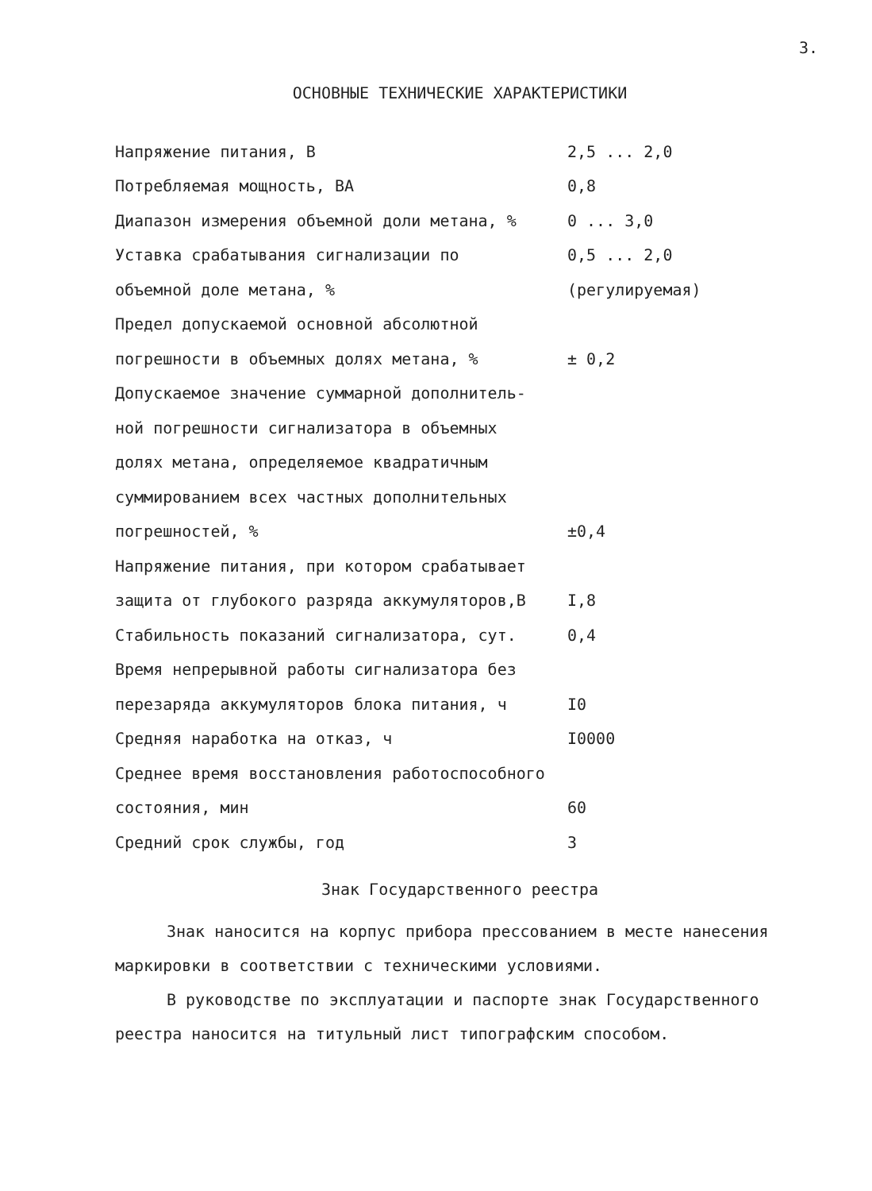3.
ОСНОВНЫЕ ТЕХНИЧЕСКИЕ ХАРАКТЕРИСТИКИ
| Напряжение питания, В | 2,5 ... 2,0 |
| Потребляемая мощность, ВА | 0,8 |
| Диапазон измерения объемной доли метана, % | 0 ... 3,0 |
| Уставка срабатывания сигнализации по | 0,5 ... 2,0 |
| объемной доле метана, % | (регулируемая) |
| Предел допускаемой основной абсолютной | |
| погрешности в объемных долях метана, % | ± 0,2 |
| Допускаемое значение суммарной дополнитель- | |
| ной погрешности сигнализатора в объемных | |
| долях метана, определяемое квадратичным | |
| суммированием всех частных дополнительных | |
| погрешностей, % | ±0,4 |
| Напряжение питания, при котором срабатывает | |
| защита от глубокого разряда аккумуляторов,В | I,8 |
| Стабильность показаний сигнализатора, сут. | 0,4 |
| Время непрерывной работы сигнализатора без | |
| перезаряда аккумуляторов блока питания, ч | I0 |
| Средняя наработка на отказ, ч | I0000 |
| Среднее время восстановления работоспособного | |
| состояния, мин | 60 |
| Средний срок службы, год | 3 |
Знак Государственного реестра
Знак наносится на корпус прибора прессованием в месте нанесения маркировки в соответствии с техническими условиями.
В руководстве по эксплуатации и паспорте знак Государственного реестра наносится на титульный лист типографским способом.